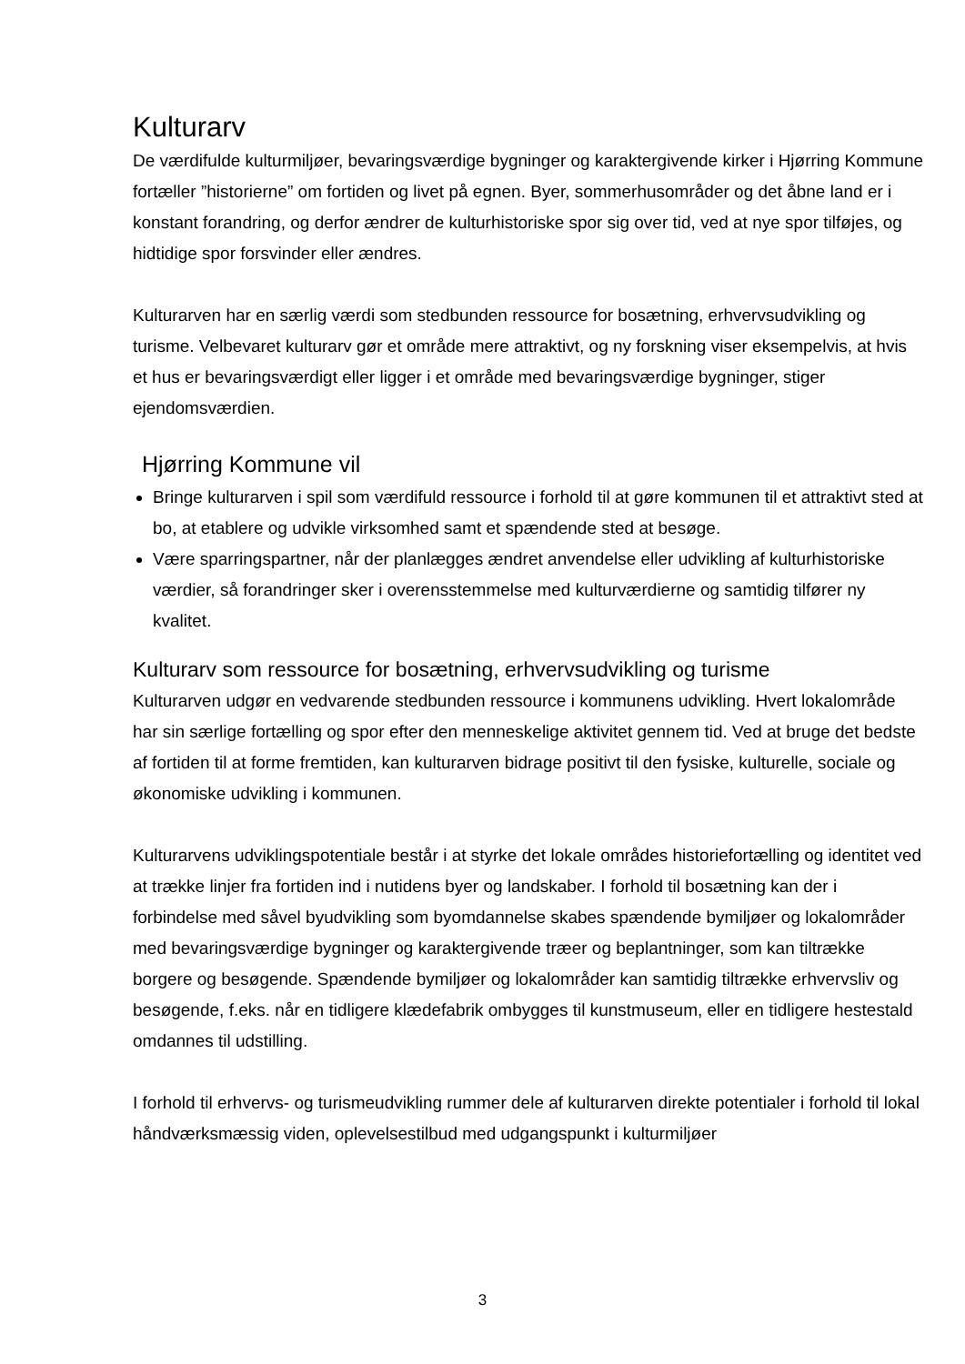Kulturarv
De værdifulde kulturmiljøer, bevaringsværdige bygninger og karaktergivende kirker i Hjørring Kommune fortæller ”historierne” om fortiden og livet på egnen. Byer, sommerhusområder og det åbne land er i konstant forandring, og derfor ændrer de kulturhistoriske spor sig over tid, ved at nye spor tilføjes, og hidtidige spor forsvinder eller ændres.
Kulturarven har en særlig værdi som stedbunden ressource for bosætning, erhvervsudvikling og turisme. Velbevaret kulturarv gør et område mere attraktivt, og ny forskning viser eksempelvis, at hvis et hus er bevaringsværdigt eller ligger i et område med bevaringsværdige bygninger, stiger ejendomsværdien.
Hjørring Kommune vil
Bringe kulturarven i spil som værdifuld ressource i forhold til at gøre kommunen til et attraktivt sted at bo, at etablere og udvikle virksomhed samt et spændende sted at besøge.
Være sparringspartner, når der planlægges ændret anvendelse eller udvikling af kulturhistoriske værdier, så forandringer sker i overensstemmelse med kulturværdierne og samtidig tilfører ny kvalitet.
Kulturarv som ressource for bosætning, erhvervsudvikling og turisme
Kulturarven udgør en vedvarende stedbunden ressource i kommunens udvikling. Hvert lokalområde har sin særlige fortælling og spor efter den menneskelige aktivitet gennem tid. Ved at bruge det bedste af fortiden til at forme fremtiden, kan kulturarven bidrage positivt til den fysiske, kulturelle, sociale og økonomiske udvikling i kommunen.
Kulturarvens udviklingspotentiale består i at styrke det lokale områdes historiefortælling og identitet ved at trække linjer fra fortiden ind i nutidens byer og landskaber. I forhold til bosætning kan der i forbindelse med såvel byudvikling som byomdannelse skabes spændende bymiljøer og lokalområder med bevaringsværdige bygninger og karaktergivende træer og beplantninger, som kan tiltrække borgere og besøgende. Spændende bymiljøer og lokalområder kan samtidig tiltrække erhvervsliv og besøgende, f.eks. når en tidligere klædefabrik ombygges til kunstmuseum, eller en tidligere hestestald omdannes til udstilling.
I forhold til erhvervs- og turismeudvikling rummer dele af kulturarven direkte potentialer i forhold til lokal håndværksmæssig viden, oplevelsestilbud med udgangspunkt i kulturmiljøer
3